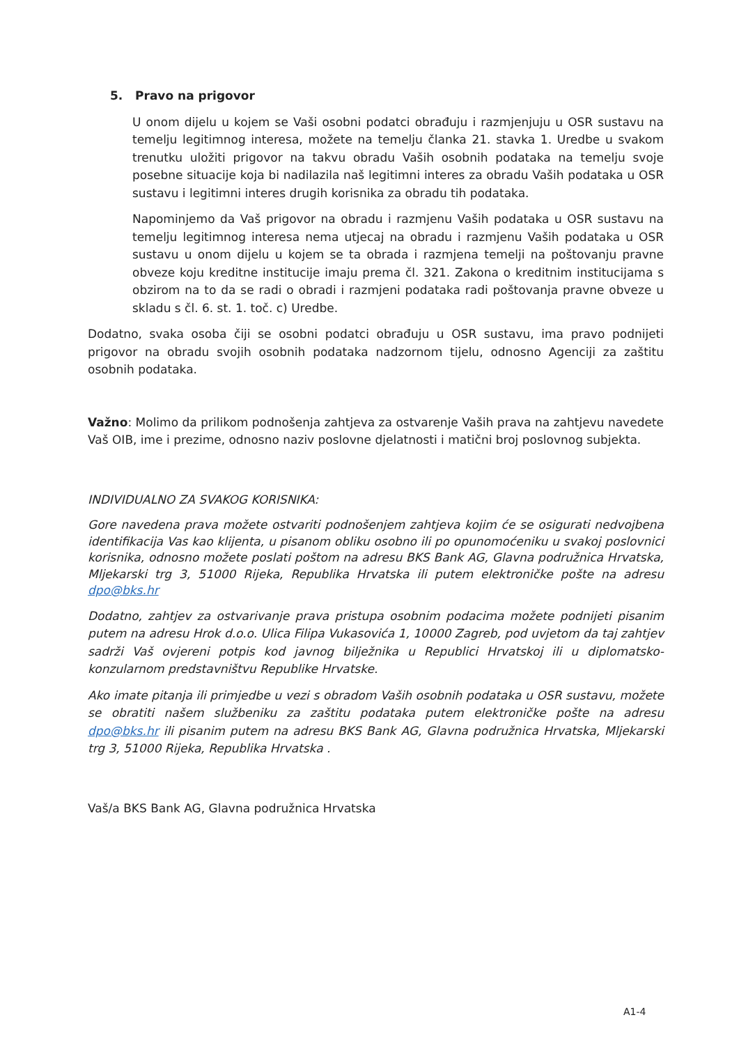5. Pravo na prigovor
U onom dijelu u kojem se Vaši osobni podatci obrađuju i razmjenjuju u OSR sustavu na temelju legitimnog interesa, možete na temelju članka 21. stavka 1. Uredbe u svakom trenutku uložiti prigovor na takvu obradu Vaših osobnih podataka na temelju svoje posebne situacije koja bi nadilazila naš legitimni interes za obradu Vaših podataka u OSR sustavu i legitimni interes drugih korisnika za obradu tih podataka.
Napominjemo da Vaš prigovor na obradu i razmjenu Vaših podataka u OSR sustavu na temelju legitimnog interesa nema utjecaj na obradu i razmjenu Vaših podataka u OSR sustavu u onom dijelu u kojem se ta obrada i razmjena temelji na poštovanju pravne obveze koju kreditne institucije imaju prema čl. 321. Zakona o kreditnim institucijama s obzirom na to da se radi o obradi i razmjeni podataka radi poštovanja pravne obveze u skladu s čl. 6. st. 1. toč. c) Uredbe.
Dodatno, svaka osoba čiji se osobni podatci obrađuju u OSR sustavu, ima pravo podnijeti prigovor na obradu svojih osobnih podataka nadzornom tijelu, odnosno Agenciji za zaštitu osobnih podataka.
Važno: Molimo da prilikom podnošenja zahtjeva za ostvarenje Vaših prava na zahtjevu navedete Vaš OIB, ime i prezime, odnosno naziv poslovne djelatnosti i matični broj poslovnog subjekta.
INDIVIDUALNO ZA SVAKOG KORISNIKA:
Gore navedena prava možete ostvariti podnošenjem zahtjeva kojim će se osigurati nedvojbena identifikacija Vas kao klijenta, u pisanom obliku osobno ili po opunomoćeniku u svakoj poslovnici korisnika, odnosno možete poslati poštom na adresu BKS Bank AG, Glavna podružnica Hrvatska, Mljekarski trg 3, 51000 Rijeka, Republika Hrvatska ili putem elektroničke pošte na adresu dpo@bks.hr
Dodatno, zahtjev za ostvarivanje prava pristupa osobnim podacima možete podnijeti pisanim putem na adresu Hrok d.o.o. Ulica Filipa Vukasovića 1, 10000 Zagreb, pod uvjetom da taj zahtjev sadrži Vaš ovjereni potpis kod javnog bilježnika u Republici Hrvatskoj ili u diplomatsko-konzularnom predstavništvu Republike Hrvatske.
Ako imate pitanja ili primjedbe u vezi s obradom Vaših osobnih podataka u OSR sustavu, možete se obratiti našem službeniku za zaštitu podataka putem elektroničke pošte na adresu dpo@bks.hr ili pisanim putem na adresu BKS Bank AG, Glavna podružnica Hrvatska, Mljekarski trg 3, 51000 Rijeka, Republika Hrvatska .
Vaš/a BKS Bank AG, Glavna podružnica Hrvatska
A1-4